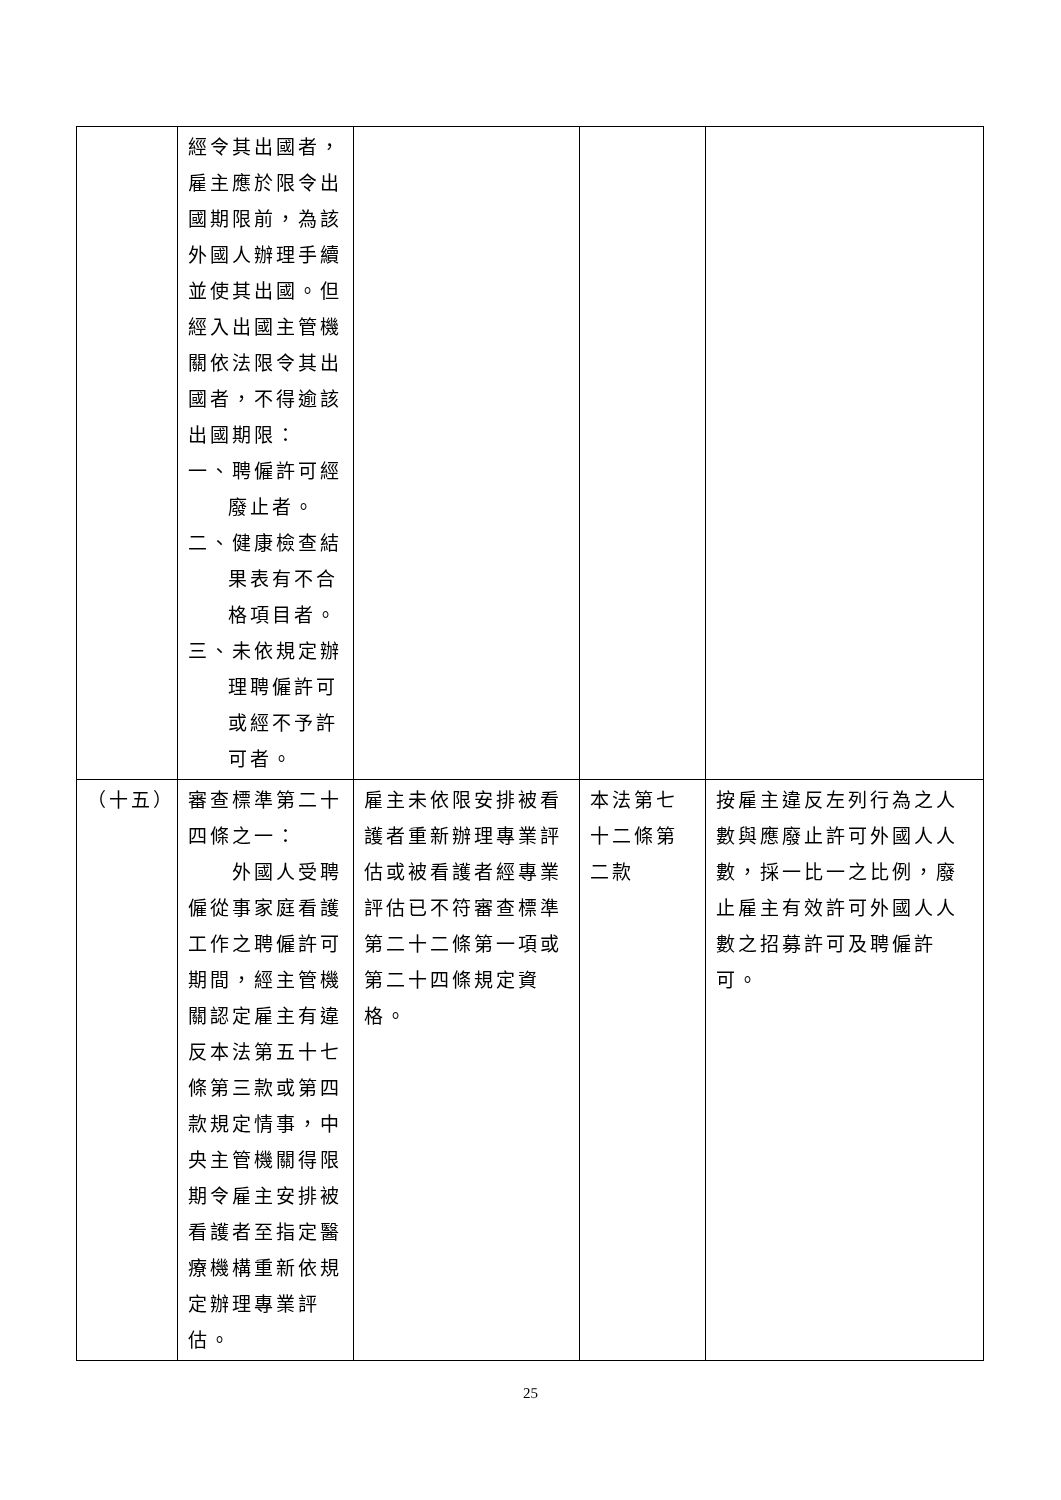| | 經令其出國者，雇主應於限令出國期限前，為該外國人辦理手續並使其出國。但經入出國主管機關依法限令其出國者，不得逾該出國期限： 一、聘僱許可經 廢止者。 二、健康檢查結 果表有不合格項目者。 三、未依規定辦 理聘僱許可或經不予許可者。 | | | |
| （十五） | 審查標準第二十四條之一： 外國人受聘僱從事家庭看護工作之聘僱許可期間，經主管機關認定雇主有違反本法第五十七條第三款或第四款規定情事，中央主管機關得限期令雇主安排被看護者至指定醫療機構重新依規定辦理專業評估。 | 雇主未依限安排被看護者重新辦理專業評估或被看護者經專業評估已不符審查標準第二十二條第一項或第二十四條規定資格。 | 本法第七十二條第二款 | 按雇主違反左列行為之人數與應廢止許可外國人人數，採一比一之比例，廢止雇主有效許可外國人人數之招募許可及聘僱許可。 |
25